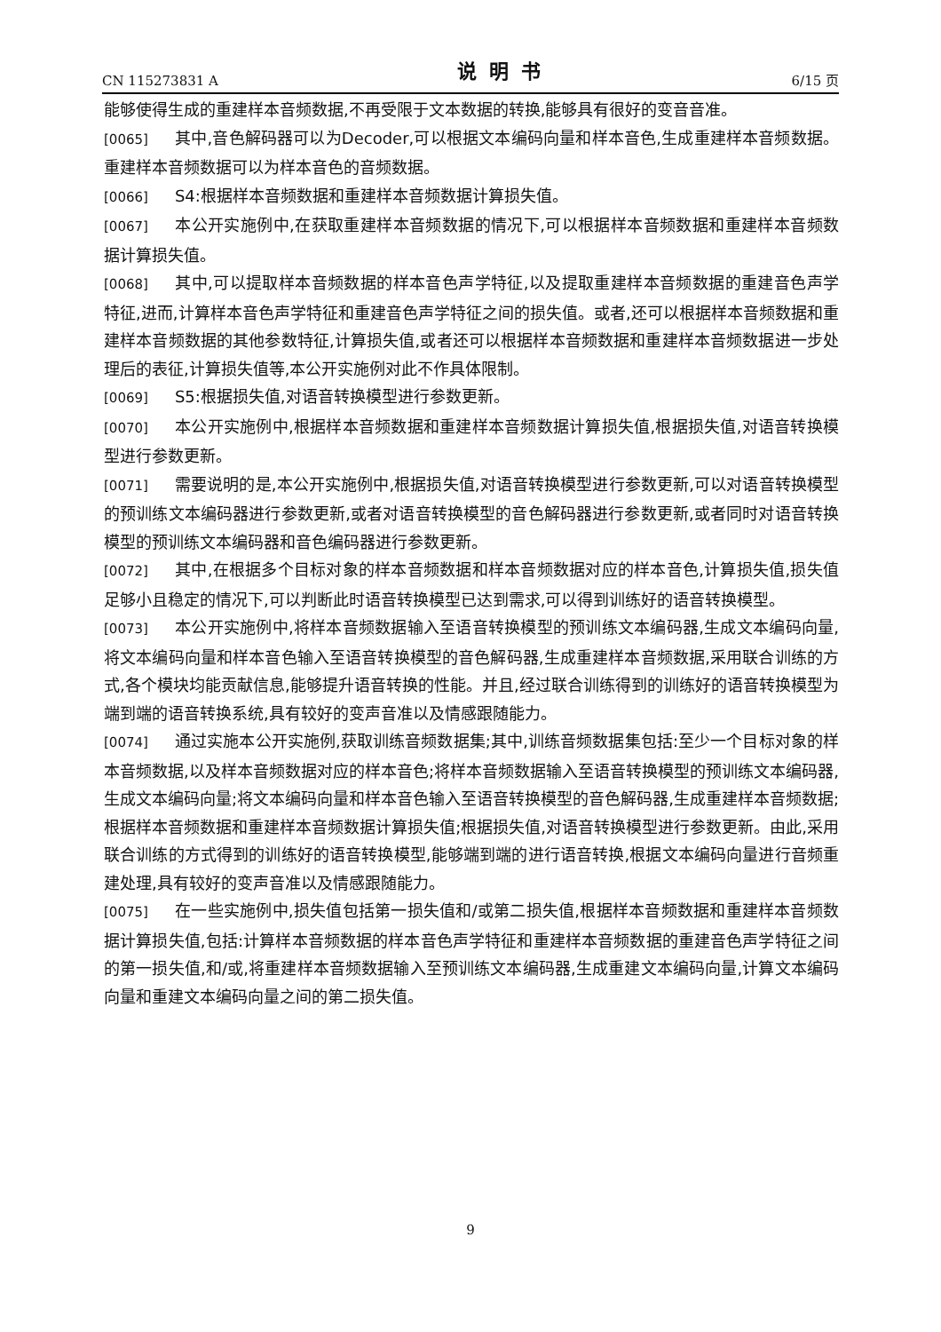CN 115273831 A 说明书 6/15 页
能够使得生成的重建样本音频数据,不再受限于文本数据的转换,能够具有很好的变音音准。
[0065] 其中,音色解码器可以为Decoder,可以根据文本编码向量和样本音色,生成重建样本音频数据。重建样本音频数据可以为样本音色的音频数据。
[0066] S4:根据样本音频数据和重建样本音频数据计算损失值。
[0067] 本公开实施例中,在获取重建样本音频数据的情况下,可以根据样本音频数据和重建样本音频数据计算损失值。
[0068] 其中,可以提取样本音频数据的样本音色声学特征,以及提取重建样本音频数据的重建音色声学特征,进而,计算样本音色声学特征和重建音色声学特征之间的损失值。或者,还可以根据样本音频数据和重建样本音频数据的其他参数特征,计算损失值,或者还可以根据样本音频数据和重建样本音频数据进一步处理后的表征,计算损失值等,本公开实施例对此不作具体限制。
[0069] S5:根据损失值,对语音转换模型进行参数更新。
[0070] 本公开实施例中,根据样本音频数据和重建样本音频数据计算损失值,根据损失值,对语音转换模型进行参数更新。
[0071] 需要说明的是,本公开实施例中,根据损失值,对语音转换模型进行参数更新,可以对语音转换模型的预训练文本编码器进行参数更新,或者对语音转换模型的音色解码器进行参数更新,或者同时对语音转换模型的预训练文本编码器和音色编码器进行参数更新。
[0072] 其中,在根据多个目标对象的样本音频数据和样本音频数据对应的样本音色,计算损失值,损失值足够小且稳定的情况下,可以判断此时语音转换模型已达到需求,可以得到训练好的语音转换模型。
[0073] 本公开实施例中,将样本音频数据输入至语音转换模型的预训练文本编码器,生成文本编码向量,将文本编码向量和样本音色输入至语音转换模型的音色解码器,生成重建样本音频数据,采用联合训练的方式,各个模块均能贡献信息,能够提升语音转换的性能。并且,经过联合训练得到的训练好的语音转换模型为端到端的语音转换系统,具有较好的变声音准以及情感跟随能力。
[0074] 通过实施本公开实施例,获取训练音频数据集;其中,训练音频数据集包括:至少一个目标对象的样本音频数据,以及样本音频数据对应的样本音色;将样本音频数据输入至语音转换模型的预训练文本编码器,生成文本编码向量;将文本编码向量和样本音色输入至语音转换模型的音色解码器,生成重建样本音频数据;根据样本音频数据和重建样本音频数据计算损失值;根据损失值,对语音转换模型进行参数更新。由此,采用联合训练的方式得到的训练好的语音转换模型,能够端到端的进行语音转换,根据文本编码向量进行音频重建处理,具有较好的变声音准以及情感跟随能力。
[0075] 在一些实施例中,损失值包括第一损失值和/或第二损失值,根据样本音频数据和重建样本音频数据计算损失值,包括:计算样本音频数据的样本音色声学特征和重建样本音频数据的重建音色声学特征之间的第一损失值,和/或,将重建样本音频数据输入至预训练文本编码器,生成重建文本编码向量,计算文本编码向量和重建文本编码向量之间的第二损失值。
9